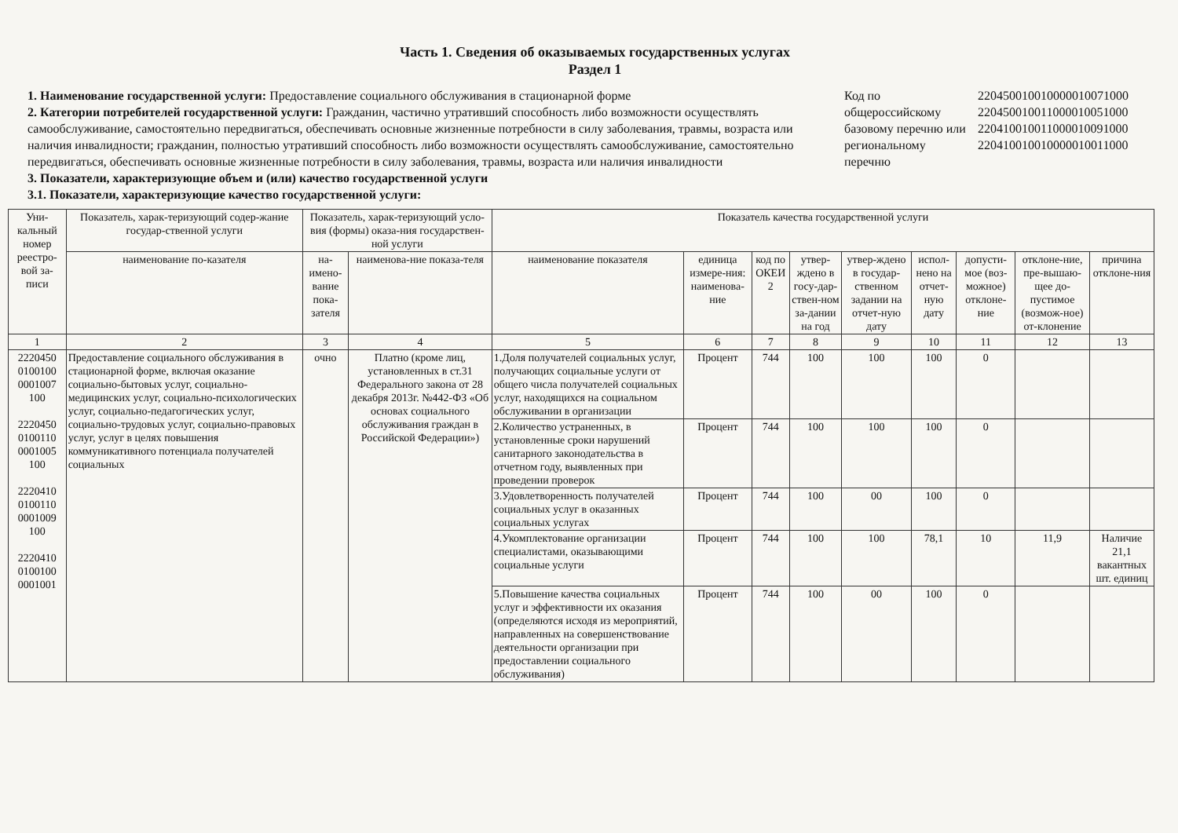Часть 1. Сведения об оказываемых государственных услугах
Раздел 1
1. Наименование государственной услуги: Предоставление социального обслуживания в стационарной форме
2. Категории потребителей государственной услуги: Гражданин, частично утративший способность либо возможности осуществлять самообслуживание, самостоятельно передвигаться, обеспечивать основные жизненные потребности в силу заболевания, травмы, возраста или наличия инвалидности; гражданин, полностью утративший способность либо возможности осуществлять самообслуживание, самостоятельно передвигаться, обеспечивать основные жизненные потребности в силу заболевания, травмы, возраста или наличия инвалидности
3. Показатели, характеризующие объем и (или) качество государственной услуги
3.1. Показатели, характеризующие качество государственной услуги:
Код по общероссийскому базовому перечню или региональному перечню
220450010010000010071000
220450010011000010051000
220410010011000010091000
220410010010000010011000
| Уни-кальный номер реестро-вой за-писи | Показатель, харак-теризующий содер-жание государ-ственной услуги | Показатель, харак-теризующий усло-вия (формы) оказа-ния государствен-ной услуги | | Показатель качества государственной услуги | | | | | | | | |
| --- | --- | --- | --- | --- | --- | --- | --- | --- | --- | --- | --- | --- |
| | наименование по-казателя | на-имено-вание пока-зателя | наименова-ние показа-теля | наименование показателя | единица измере-ния: наименова-ние | код по ОКЕИ 2 | утвер-ждено в госу-дар-ствен-ном за-дании на год | утвер-ждено в государ-ственном задании на отчет-ную дату | испол-нено на отчет-ную дату | допусти-мое (воз-можное) отклоне-ние | отклоне-ние, пре-вышаю-щее до-пустимое (возмож-ное) от-клонение | причина отклоне-ния |
| 1 | 2 | 3 | 4 | 5 | 6 | 7 | 8 | 9 | 10 | 11 | 12 | 13 |
| 2220450 0100100 0001007 100 2220450 0100110 0001005 100 2220410 0100110 0001009 100 2220410 0100100 0001001 | Предоставление социального обслуживания в стационарной форме, включая оказание социально-бытовых услуг, социально-медицинских услуг, социально-психологических услуг, социально-педагогических услуг, социально-трудовых услуг, социально-правовых услуг, услуг в целях повышения коммуникативного потенциала получателей социальных | очно | Платно (кроме лиц, установленных в ст.31 Федерального закона от 28 декабря 2013г. №442-ФЗ «Об основах социального обслуживания граждан в Российской Федерации») | 1.Доля получателей социальных услуг, получающих социальные услуги от общего числа получателей социальных услуг, находящихся на социальном обслуживании в организации | Процент | 744 | 100 | 100 | 100 | 0 | | |
| | | | | 2.Количество устраненных, в установленные сроки нарушений санитарного законодательства в отчетном году, выявленных при проведении проверок | Процент | 744 | 100 | 100 | 100 | 0 | | |
| | | | | 3.Удовлетворенность получателей социальных услуг в оказанных социальных услугах | Процент | 744 | 100 | 00 | 100 | 0 | | |
| | | | | 4.Укомплектование организации специалистами, оказывающими социальные услуги | Процент | 744 | 100 | 100 | 78,1 | 10 | 11,9 | Наличие 21,1 вакантных шт. единиц |
| | | | | 5.Повышение качества социальных услуг и эффективности их оказания (определяются исходя из мероприятий, направленных на совершенствование деятельности организации при предоставлении социального обслуживания) | Процент | 744 | 100 | 00 | 100 | 0 | | |